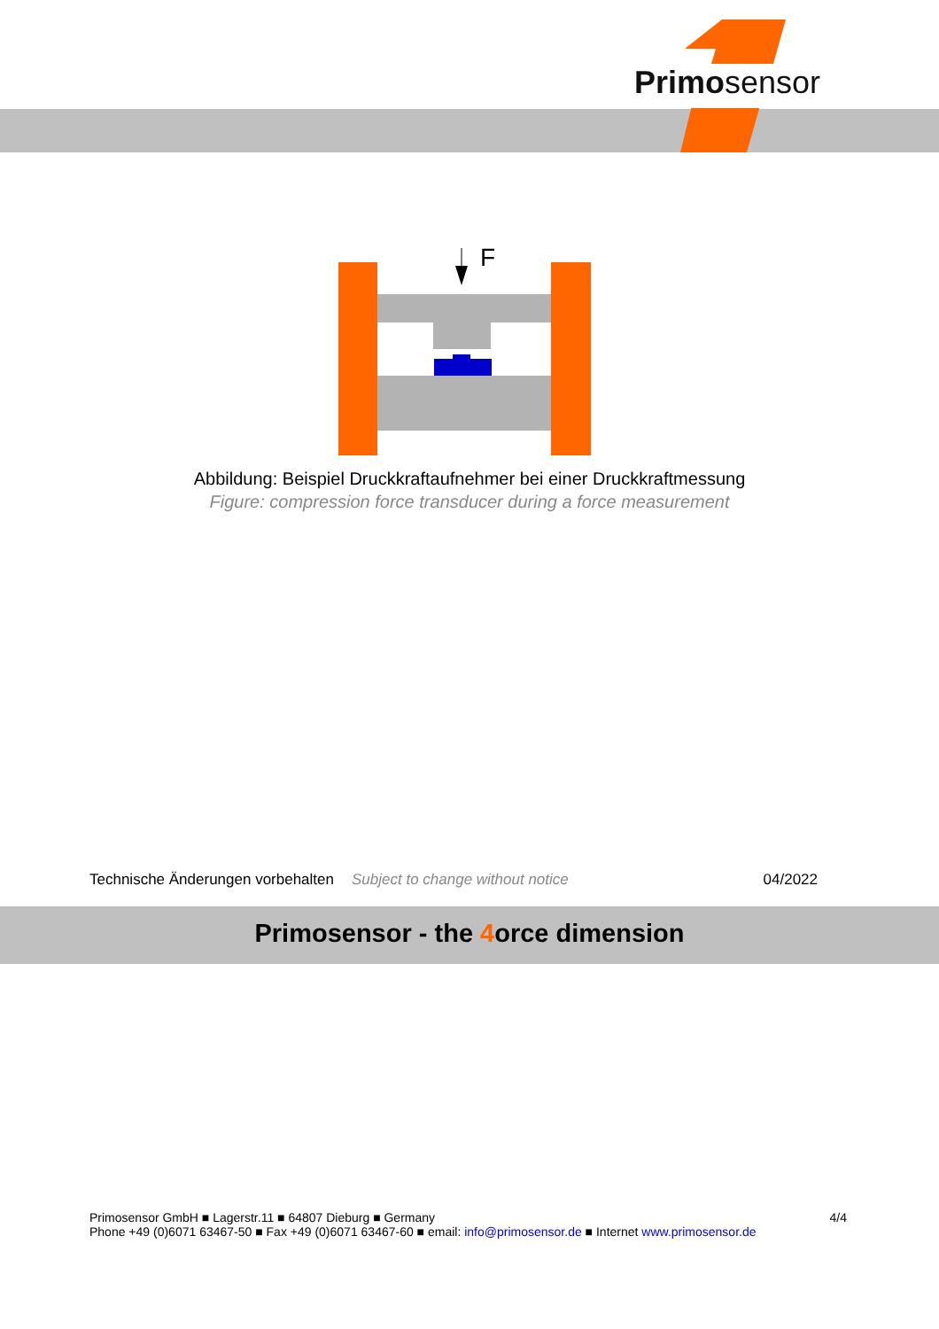Primosensor
F
Abbildung: Beispiel Druckkraftaufnehmer bei einer Druckkraftmessung
Figure: compression force transducer during a force measurement
Technische Änderungen vorbehalten Subject to change without notice 04/2022
Primosensor - the 4orce dimension
4/4 Primosensor GmbH ■ Lagerstr.11 ■ 64807 Dieburg ■ Germany
Phone +49 (0)6071 63467-50 ■ Fax +49 (0)6071 63467-60 ■ email: info@primosensor.de ■ Internet www.primosensor.de